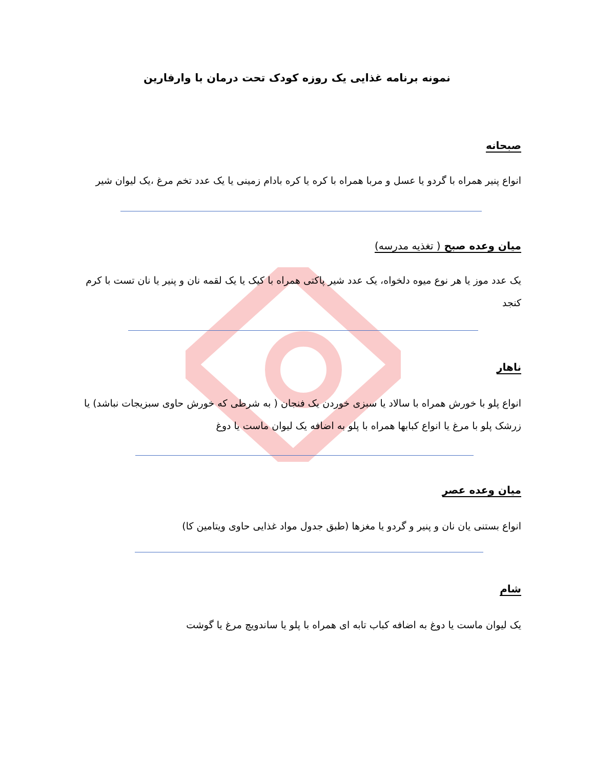نمونه برنامه غذایی یک روزه کودک تحت درمان با وارفارین
صبحانه
انواع پنیر همراه با گردو یا عسل و مربا همراه با کره یا کره بادام زمینی یا یک عدد تخم مرغ ،یک لیوان شیر
میان وعده صبح ( تغذیه مدرسه)
یک عدد موز یا هر نوع میوه دلخواه، یک عدد شیر پاکتی همراه با کیک یا یک لقمه نان و پنیر یا نان تست با کرم کنجد
ناهار
انواع پلو با خورش همراه با سالاد یا سبزی خوردن یک فنجان ( به شرطی که خورش حاوی سبزیجات نباشد) یا زرشک پلو با مرغ یا انواع کبابها همراه با پلو به اضافه یک لیوان ماست یا دوغ
میان وعده عصر
انواع بستنی یان نان و پنیر و گردو یا مغزها (طبق جدول مواد غذایی حاوی ویتامین کا)
شام
یک لیوان ماست یا دوغ به اضافه کباب تابه ای همراه با پلو یا ساندویچ مرغ یا گوشت